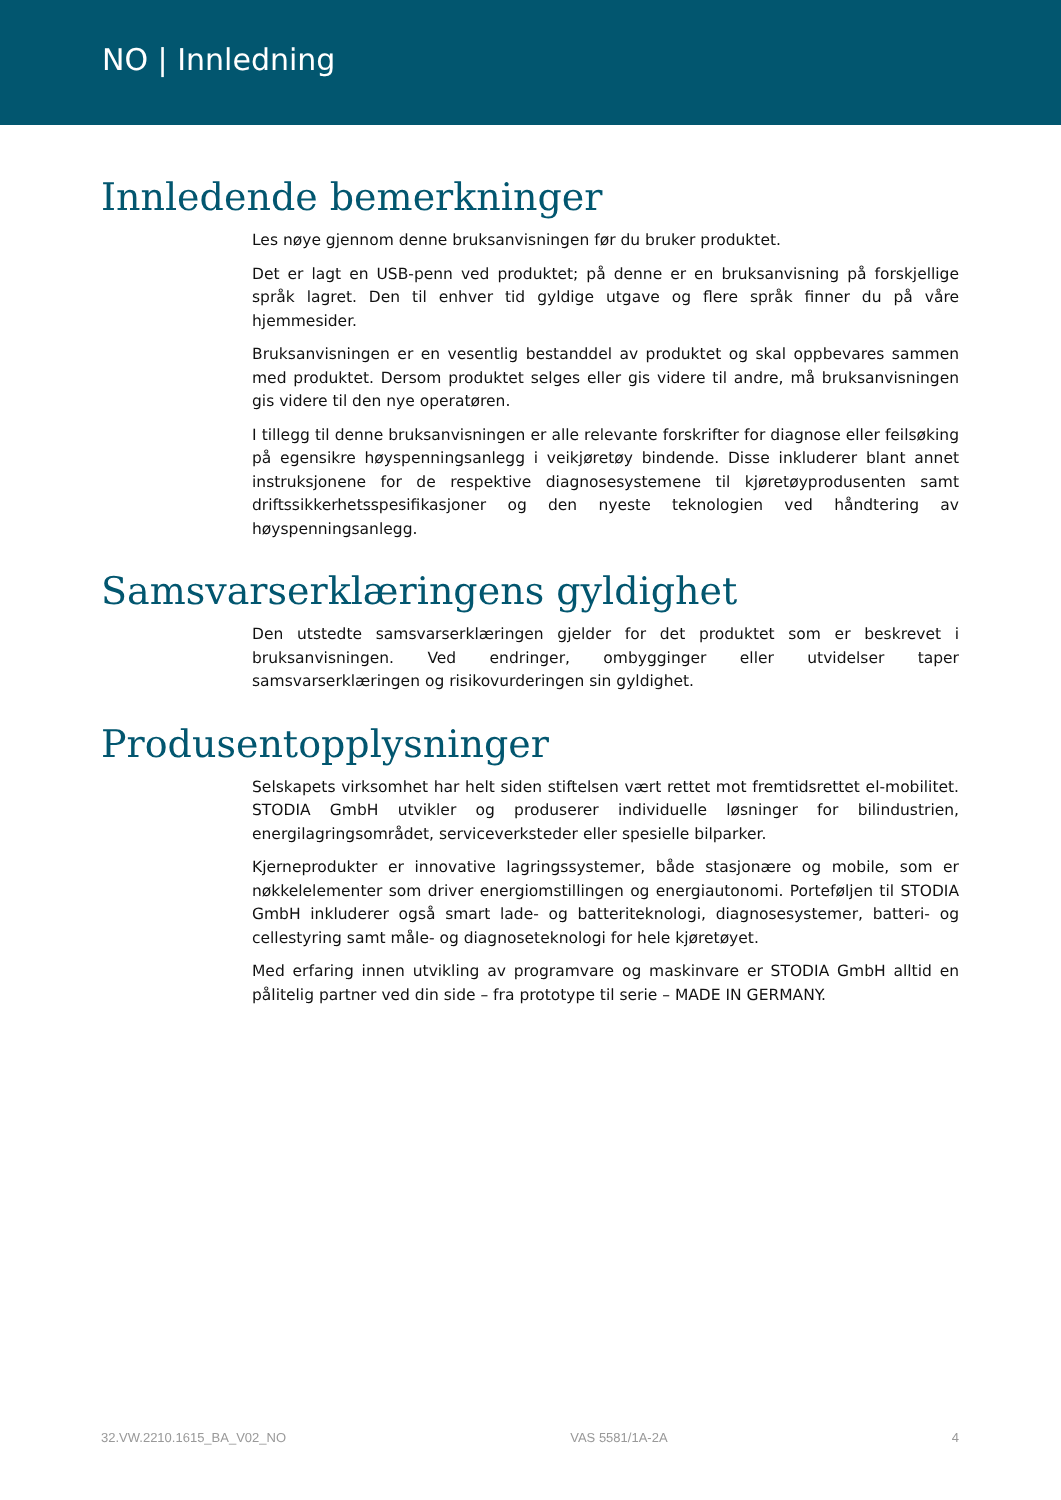NO | Innledning
Innledende bemerkninger
Les nøye gjennom denne bruksanvisningen før du bruker produktet.
Det er lagt en USB-penn ved produktet; på denne er en bruksanvisning på forskjellige språk lagret. Den til enhver tid gyldige utgave og flere språk finner du på våre hjemmesider.
Bruksanvisningen er en vesentlig bestanddel av produktet og skal oppbevares sammen med produktet. Dersom produktet selges eller gis videre til andre, må bruksanvisningen gis videre til den nye operatøren.
I tillegg til denne bruksanvisningen er alle relevante forskrifter for diagnose eller feilsøking på egensikre høyspenningsanlegg i veikjøretøy bindende. Disse inkluderer blant annet instruksjonene for de respektive diagnosesystemene til kjøretøyprodusenten samt driftssikkerhetsspesifikasjoner og den nyeste teknologien ved håndtering av høyspenningsanlegg.
Samsvarserklæringens gyldighet
Den utstedte samsvarserklæringen gjelder for det produktet som er beskrevet i bruksanvisningen. Ved endringer, ombygginger eller utvidelser taper samsvarserklæringen og risikovurderingen sin gyldighet.
Produsentopplysninger
Selskapets virksomhet har helt siden stiftelsen vært rettet mot fremtidsrettet el-mobilitet. STODIA GmbH utvikler og produserer individuelle løsninger for bilindustrien, energilagringsområdet, serviceverksteder eller spesielle bilparker.
Kjerneprodukter er innovative lagringssystemer, både stasjonære og mobile, som er nøkkelelementer som driver energiomstillingen og energiautonomi. Porteføljen til STODIA GmbH inkluderer også smart lade- og batteriteknologi, diagnosesystemer, batteri- og cellestyring samt måle- og diagnoseteknologi for hele kjøretøyet.
Med erfaring innen utvikling av programvare og maskinvare er STODIA GmbH alltid en pålitelig partner ved din side – fra prototype til serie – MADE IN GERMANY.
32.VW.2210.1615_BA_V02_NO VAS 5581/1A-2A 4